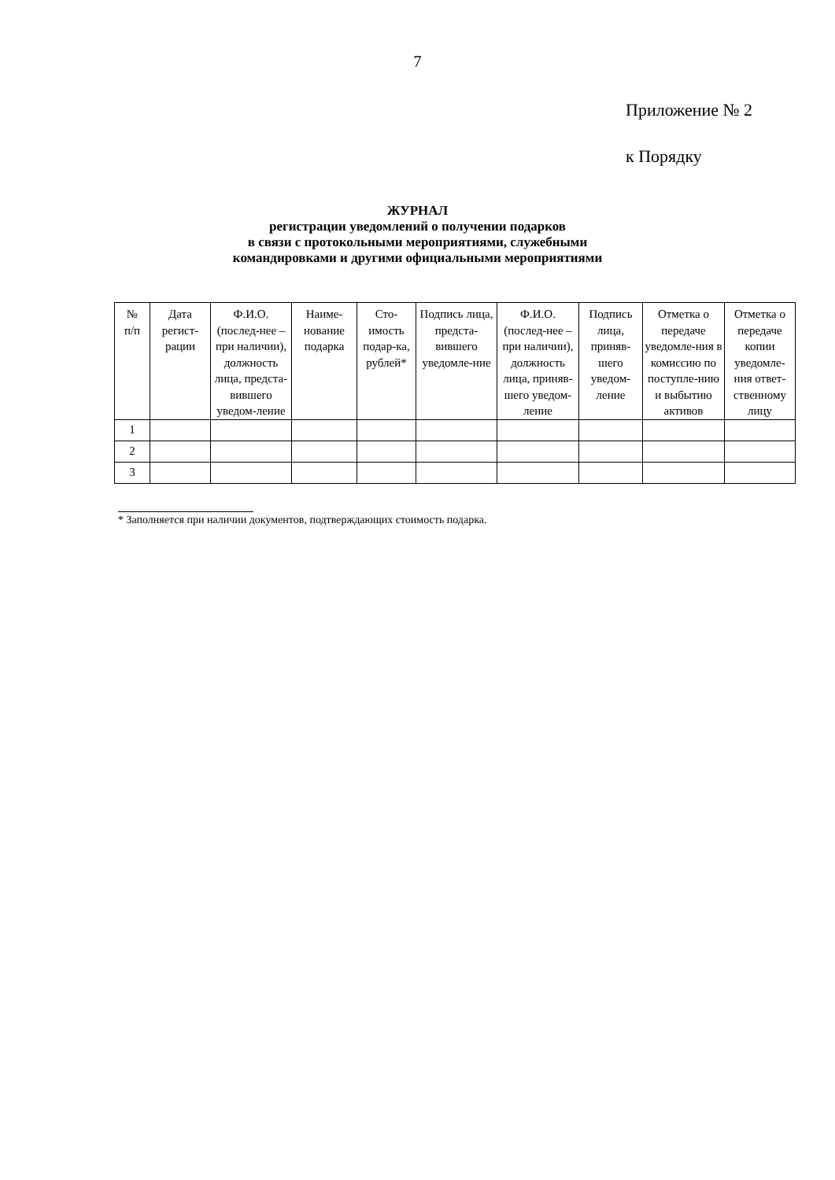7
Приложение № 2
к Порядку
ЖУРНАЛ
регистрации уведомлений о получении подарков
в связи с протокольными мероприятиями, служебными
командировками и другими официальными мероприятиями
| № п/п | Дата регист-рации | Ф.И.О. (послед-нее – при наличии), должность лица, предста-вившего уведом-ление | Наиме-нование подарка | Сто-имость подар-ка, рублей* | Подпись лица, предста-вившего уведомле-ние | Ф.И.О. (послед-нее – при наличии), должность лица, приняв-шего уведом-ление | Подпись лица, приняв-шего уведом-ление | Отметка о передаче уведомле-ния в комиссию по поступле-нию и выбытию активов | Отметка о передаче копии уведомле-ния ответ-ственному лицу |
| --- | --- | --- | --- | --- | --- | --- | --- | --- | --- |
| 1 | | | | | | | | | |
| 2 | | | | | | | | | |
| 3 | | | | | | | | | |
* Заполняется при наличии документов, подтверждающих стоимость подарка.